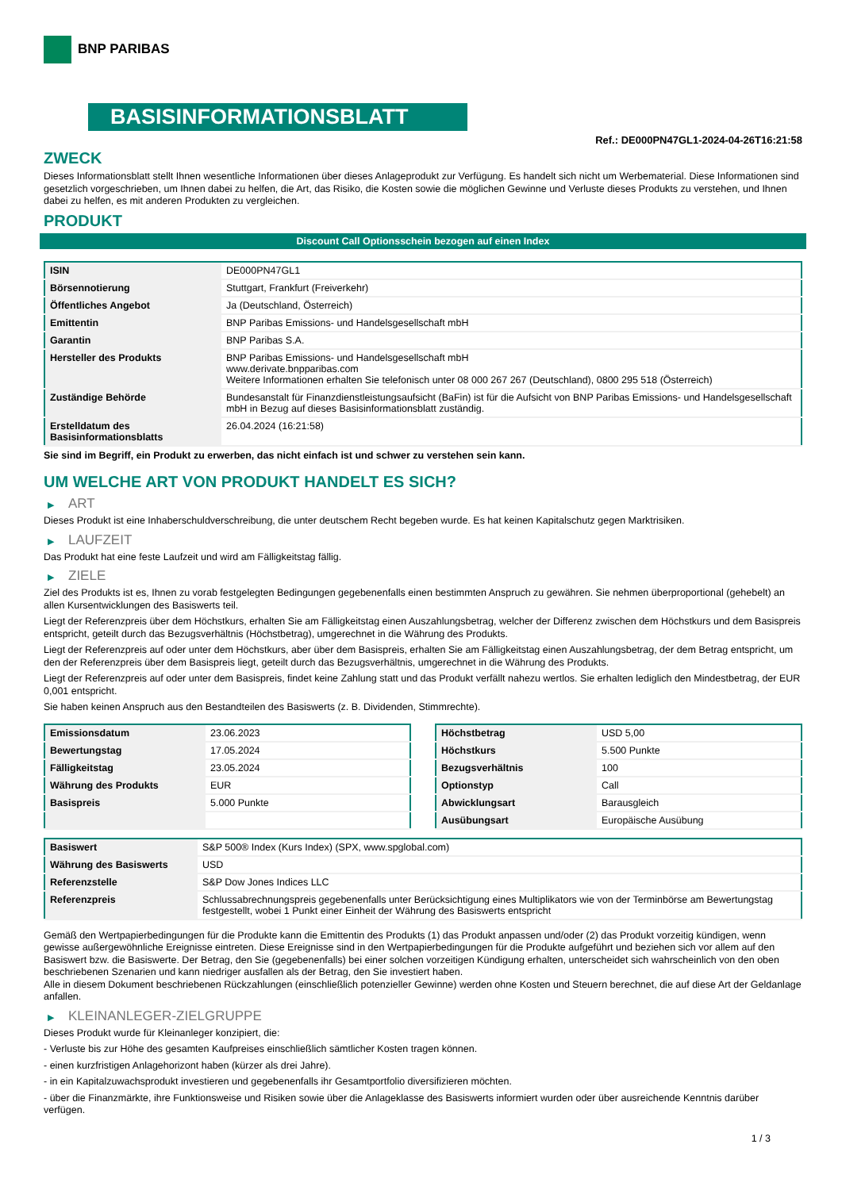BNP PARIBAS
BASISINFORMATIONSBLATT
Ref.: DE000PN47GL1-2024-04-26T16:21:58
ZWECK
Dieses Informationsblatt stellt Ihnen wesentliche Informationen über dieses Anlageprodukt zur Verfügung. Es handelt sich nicht um Werbematerial. Diese Informationen sind gesetzlich vorgeschrieben, um Ihnen dabei zu helfen, die Art, das Risiko, die Kosten sowie die möglichen Gewinne und Verluste dieses Produkts zu verstehen, und Ihnen dabei zu helfen, es mit anderen Produkten zu vergleichen.
PRODUKT
Discount Call Optionsschein bezogen auf einen Index
| ISIN | DE000PN47GL1 |
| Börsennotierung | Stuttgart, Frankfurt (Freiverkehr) |
| Öffentliches Angebot | Ja (Deutschland, Österreich) |
| Emittentin | BNP Paribas Emissions- und Handelsgesellschaft mbH |
| Garantin | BNP Paribas S.A. |
| Hersteller des Produkts | BNP Paribas Emissions- und Handelsgesellschaft mbH www.derivate.bnpparibas.com Weitere Informationen erhalten Sie telefonisch unter 08 000 267 267 (Deutschland), 0800 295 518 (Österreich) |
| Zuständige Behörde | Bundesanstalt für Finanzdienstleistungsaufsicht (BaFin) ist für die Aufsicht von BNP Paribas Emissions- und Handelsgesellschaft mbH in Bezug auf dieses Basisinformationsblatt zuständig. |
| Erstelldatum des Basisinformationsblatts | 26.04.2024 (16:21:58) |
Sie sind im Begriff, ein Produkt zu erwerben, das nicht einfach ist und schwer zu verstehen sein kann.
UM WELCHE ART VON PRODUKT HANDELT ES SICH?
▶ ART
Dieses Produkt ist eine Inhaberschuldverschreibung, die unter deutschem Recht begeben wurde. Es hat keinen Kapitalschutz gegen Marktrisiken.
▶ LAUFZEIT
Das Produkt hat eine feste Laufzeit und wird am Fälligkeitstag fällig.
▶ ZIELE
Ziel des Produkts ist es, Ihnen zu vorab festgelegten Bedingungen gegebenenfalls einen bestimmten Anspruch zu gewähren. Sie nehmen überproportional (gehebelt) an allen Kursentwicklungen des Basiswerts teil.
Liegt der Referenzpreis über dem Höchstkurs, erhalten Sie am Fälligkeitstag einen Auszahlungsbetrag, welcher der Differenz zwischen dem Höchstkurs und dem Basispreis entspricht, geteilt durch das Bezugsverhältnis (Höchstbetrag), umgerechnet in die Währung des Produkts.
Liegt der Referenzpreis auf oder unter dem Höchstkurs, aber über dem Basispreis, erhalten Sie am Fälligkeitstag einen Auszahlungsbetrag, der dem Betrag entspricht, um den der Referenzpreis über dem Basispreis liegt, geteilt durch das Bezugsverhältnis, umgerechnet in die Währung des Produkts.
Liegt der Referenzpreis auf oder unter dem Basispreis, findet keine Zahlung statt und das Produkt verfällt nahezu wertlos. Sie erhalten lediglich den Mindestbetrag, der EUR 0,001 entspricht.
Sie haben keinen Anspruch aus den Bestandteilen des Basiswerts (z. B. Dividenden, Stimmrechte).
| Emissionsdatum | 23.06.2023 |
| Bewertungstag | 17.05.2024 |
| Fälligkeitstag | 23.05.2024 |
| Währung des Produkts | EUR |
| Basispreis | 5.000 Punkte |
| Höchstbetrag | USD 5,00 |
| Höchstkurs | 5.500 Punkte |
| Bezugsverhältnis | 100 |
| Optionstyp | Call |
| Abwicklungsart | Barausgleich |
| Ausübungsart | Europäische Ausübung |
| Basiswert | S&P 500® Index (Kurs Index) (SPX, www.spglobal.com) |
| Währung des Basiswerts | USD |
| Referenzstelle | S&P Dow Jones Indices LLC |
| Referenzpreis | Schlussabrechnungspreis gegebenenfalls unter Berücksichtigung eines Multiplikators wie von der Terminbörse am Bewertungstag festgestellt, wobei 1 Punkt einer Einheit der Währung des Basiswerts entspricht |
Gemäß den Wertpapierbedingungen für die Produkte kann die Emittentin des Produkts (1) das Produkt anpassen und/oder (2) das Produkt vorzeitig kündigen, wenn gewisse außergewöhnliche Ereignisse eintreten. Diese Ereignisse sind in den Wertpapierbedingungen für die Produkte aufgeführt und beziehen sich vor allem auf den Basiswert bzw. die Basiswerte. Der Betrag, den Sie (gegebenenfalls) bei einer solchen vorzeitigen Kündigung erhalten, unterscheidet sich wahrscheinlich von den oben beschriebenen Szenarien und kann niedriger ausfallen als der Betrag, den Sie investiert haben.
Alle in diesem Dokument beschriebenen Rückzahlungen (einschließlich potenzieller Gewinne) werden ohne Kosten und Steuern berechnet, die auf diese Art der Geldanlage anfallen.
▶ KLEINANLEGER-ZIELGRUPPE
Dieses Produkt wurde für Kleinanleger konzipiert, die:
- Verluste bis zur Höhe des gesamten Kaufpreises einschließlich sämtlicher Kosten tragen können.
- einen kurzfristigen Anlagehorizont haben (kürzer als drei Jahre).
- in ein Kapitalzuwachsprodukt investieren und gegebenenfalls ihr Gesamtportfolio diversifizieren möchten.
- über die Finanzmärkte, ihre Funktionsweise und Risiken sowie über die Anlageklasse des Basiswerts informiert wurden oder über ausreichende Kenntnis darüber verfügen.
1 / 3